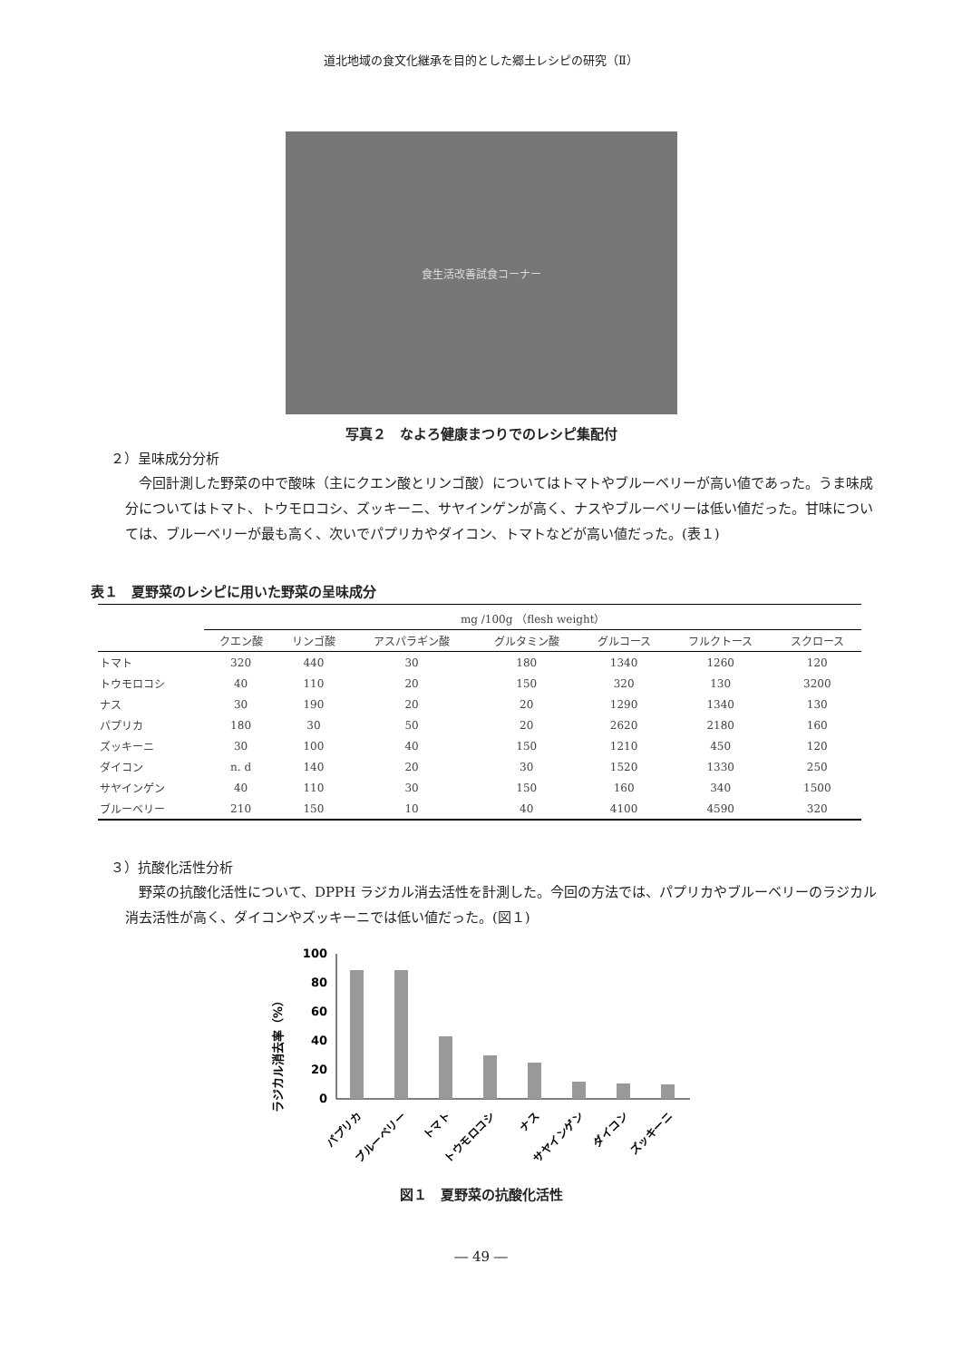道北地域の食文化継承を目的とした郷土レシピの研究（Ⅱ）
食生活改善試食コーナー
写真２　なよろ健康まつりでのレシピ集配付
２）呈味成分分析
今回計測した野菜の中で酸味（主にクエン酸とリンゴ酸）についてはトマトやブルーベリーが高い値であった。うま味成分についてはトマト、トウモロコシ、ズッキーニ、サヤインゲンが高く、ナスやブルーベリーは低い値だった。甘味については、ブルーベリーが最も高く、次いでパプリカやダイコン、トマトなどが高い値だった。(表１)
表１　夏野菜のレシピに用いた野菜の呈味成分
| | mg /100g （flesh weight） | | | | | | |
| --- | --- | --- | --- | --- | --- | --- | --- |
| | クエン酸 | リンゴ酸 | アスパラギン酸 | グルタミン酸 | グルコース | フルクトース | スクロース |
| トマト | 320 | 440 | 30 | 180 | 1340 | 1260 | 120 |
| トウモロコシ | 40 | 110 | 20 | 150 | 320 | 130 | 3200 |
| ナス | 30 | 190 | 20 | 20 | 1290 | 1340 | 130 |
| パプリカ | 180 | 30 | 50 | 20 | 2620 | 2180 | 160 |
| ズッキーニ | 30 | 100 | 40 | 150 | 1210 | 450 | 120 |
| ダイコン | n. d | 140 | 20 | 30 | 1520 | 1330 | 250 |
| サヤインゲン | 40 | 110 | 30 | 150 | 160 | 340 | 1500 |
| ブルーベリー | 210 | 150 | 10 | 40 | 4100 | 4590 | 320 |
３）抗酸化活性分析
野菜の抗酸化活性について、DPPH ラジカル消去活性を計測した。今回の方法では、パプリカやブルーベリーのラジカル消去活性が高く、ダイコンやズッキーニでは低い値だった。(図１)
ラジカル消去率（%）
100
80
60
40
20
0
パプリカ
ブルーベリー
トマト
トウモロコシ
ナス
サヤインゲン
ダイコン
ズッキーニ
図１　夏野菜の抗酸化活性
― 49 ―